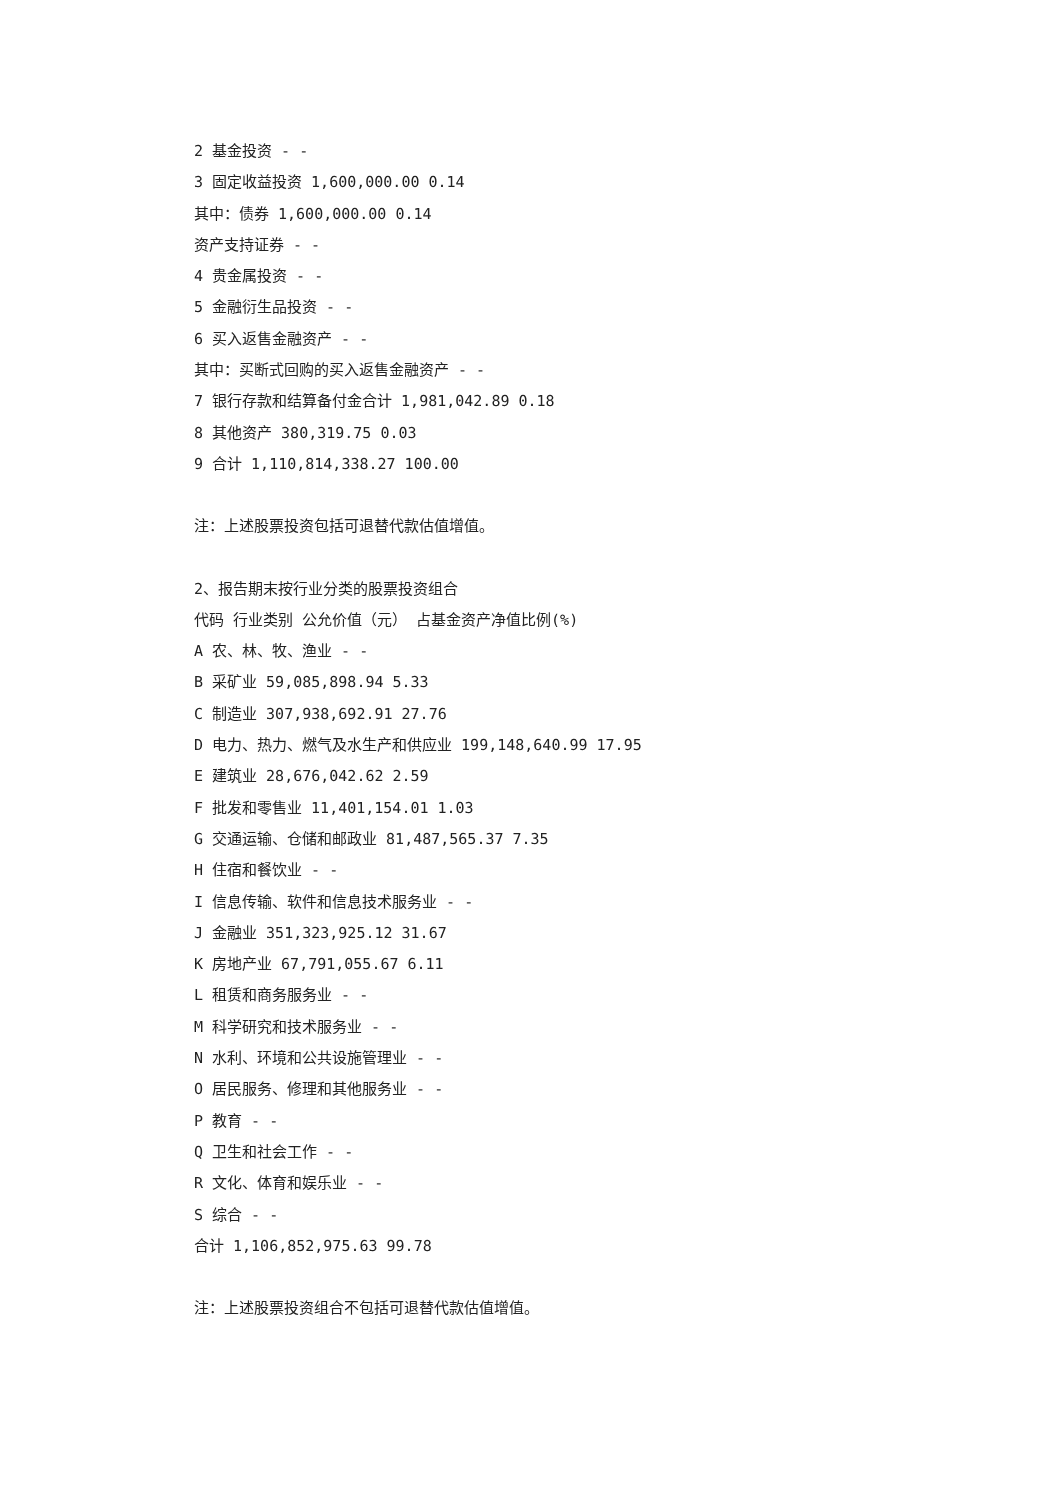2 基金投资 - -
3 固定收益投资 1,600,000.00 0.14
其中：债券 1,600,000.00 0.14
资产支持证券 - -
4 贵金属投资 - -
5 金融衍生品投资 - -
6 买入返售金融资产 - -
其中：买断式回购的买入返售金融资产 - -
7 银行存款和结算备付金合计 1,981,042.89 0.18
8 其他资产 380,319.75 0.03
9 合计 1,110,814,338.27 100.00
注：上述股票投资包括可退替代款估值增值。
2、报告期末按行业分类的股票投资组合
代码 行业类别 公允价值（元） 占基金资产净值比例(%)
A 农、林、牧、渔业 - -
B 采矿业 59,085,898.94 5.33
C 制造业 307,938,692.91 27.76
D 电力、热力、燃气及水生产和供应业 199,148,640.99 17.95
E 建筑业 28,676,042.62 2.59
F 批发和零售业 11,401,154.01 1.03
G 交通运输、仓储和邮政业 81,487,565.37 7.35
H 住宿和餐饮业 - -
I 信息传输、软件和信息技术服务业 - -
J 金融业 351,323,925.12 31.67
K 房地产业 67,791,055.67 6.11
L 租赁和商务服务业 - -
M 科学研究和技术服务业 - -
N 水利、环境和公共设施管理业 - -
O 居民服务、修理和其他服务业 - -
P 教育 - -
Q 卫生和社会工作 - -
R 文化、体育和娱乐业 - -
S 综合 - -
合计 1,106,852,975.63 99.78
注：上述股票投资组合不包括可退替代款估值增值。